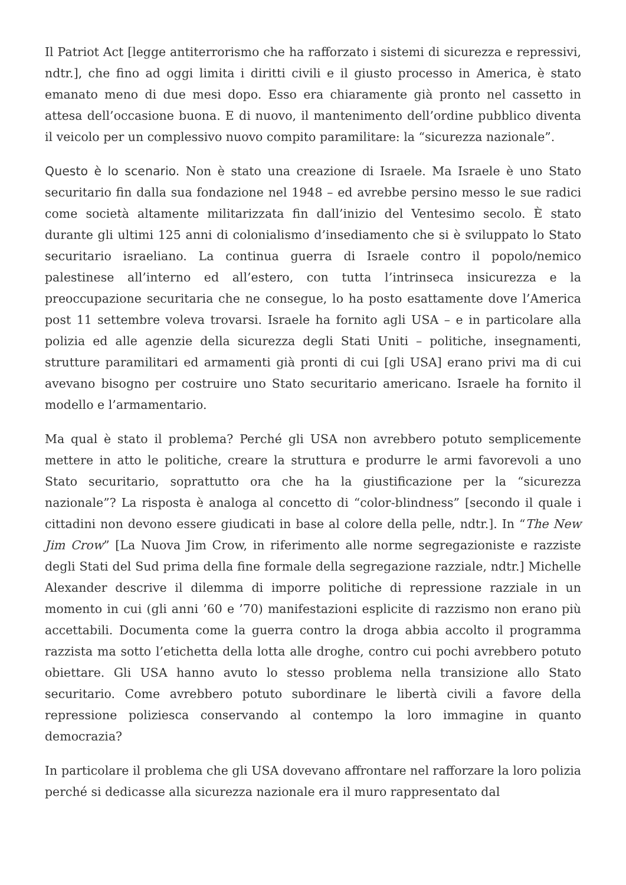Il Patriot Act [legge antiterrorismo che ha rafforzato i sistemi di sicurezza e repressivi, ndtr.], che fino ad oggi limita i diritti civili e il giusto processo in America, è stato emanato meno di due mesi dopo. Esso era chiaramente già pronto nel cassetto in attesa dell’occasione buona. E di nuovo, il mantenimento dell’ordine pubblico diventa il veicolo per un complessivo nuovo compito paramilitare: la “sicurezza nazionale”.
Questo è lo scenario. Non è stato una creazione di Israele. Ma Israele è uno Stato securitario fin dalla sua fondazione nel 1948 – ed avrebbe persino messo le sue radici come società altamente militarizzata fin dall’inizio del Ventesimo secolo. È stato durante gli ultimi 125 anni di colonialismo d’insediamento che si è sviluppato lo Stato securitario israeliano. La continua guerra di Israele contro il popolo/nemico palestinese all’interno ed all’estero, con tutta l’intrinseca insicurezza e la preoccupazione securitaria che ne consegue, lo ha posto esattamente dove l’America post 11 settembre voleva trovarsi. Israele ha fornito agli USA – e in particolare alla polizia ed alle agenzie della sicurezza degli Stati Uniti – politiche, insegnamenti, strutture paramilitari ed armamenti già pronti di cui [gli USA] erano privi ma di cui avevano bisogno per costruire uno Stato securitario americano. Israele ha fornito il modello e l’armamentario.
Ma qual è stato il problema? Perché gli USA non avrebbero potuto semplicemente mettere in atto le politiche, creare la struttura e produrre le armi favorevoli a uno Stato securitario, soprattutto ora che ha la giustificazione per la “sicurezza nazionale”? La risposta è analoga al concetto di “color-blindness” [secondo il quale i cittadini non devono essere giudicati in base al colore della pelle, ndtr.]. In “The New Jim Crow” [La Nuova Jim Crow, in riferimento alle norme segregazioniste e razziste degli Stati del Sud prima della fine formale della segregazione razziale, ndtr.] Michelle Alexander descrive il dilemma di imporre politiche di repressione razziale in un momento in cui (gli anni ’60 e ’70) manifestazioni esplicite di razzismo non erano più accettabili. Documenta come la guerra contro la droga abbia accolto il programma razzista ma sotto l’etichetta della lotta alle droghe, contro cui pochi avrebbero potuto obiettare. Gli USA hanno avuto lo stesso problema nella transizione allo Stato securitario. Come avrebbero potuto subordinare le libertà civili a favore della repressione poliziesca conservando al contempo la loro immagine in quanto democrazia?
In particolare il problema che gli USA dovevano affrontare nel rafforzare la loro polizia perché si dedicasse alla sicurezza nazionale era il muro rappresentato dal